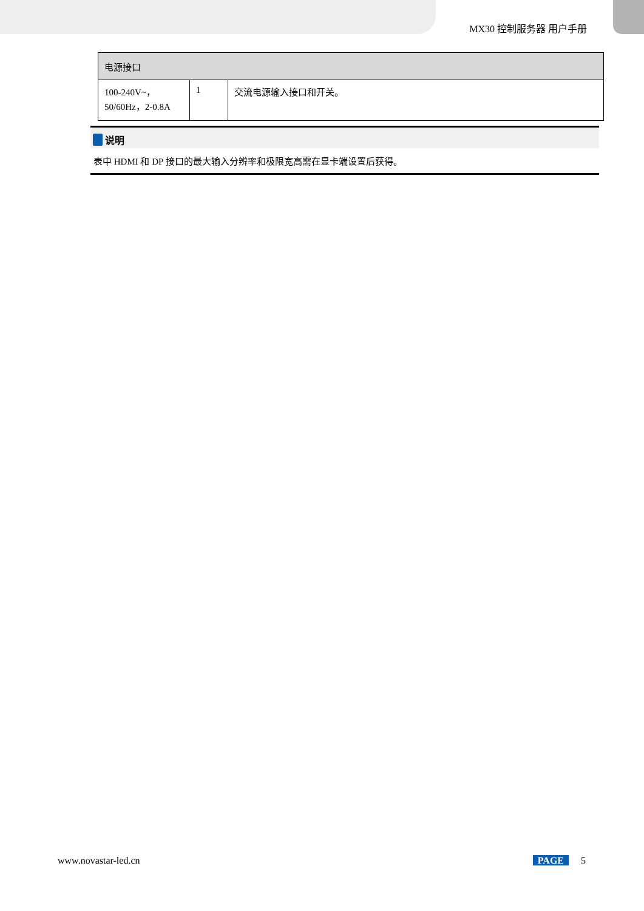MX30 控制服务器 用户手册
| 电源接口 | | |
| --- | --- | --- |
| 100-240V~， 50/60Hz，2-0.8A | 1 | 交流电源输入接口和开关。 |
说明
表中 HDMI 和 DP 接口的最大输入分辨率和极限宽高需在显卡端设置后获得。
www.novastar-led.cn PAGE 5